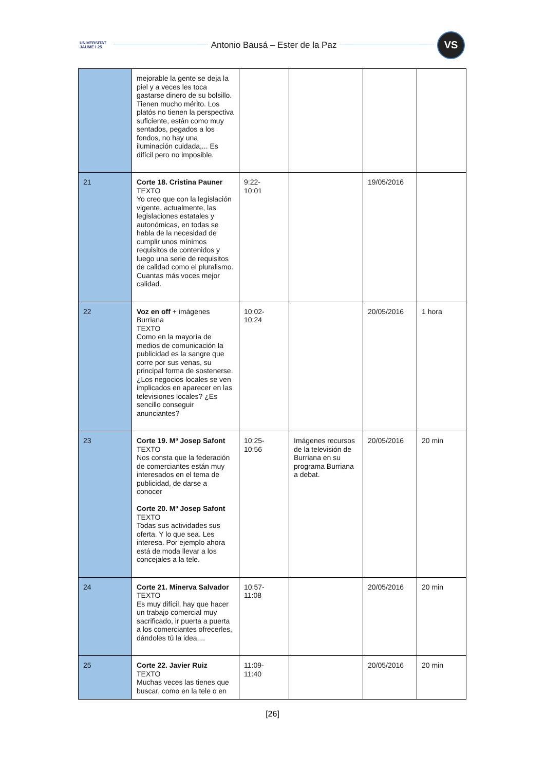UNIVERSITAT
JAUME I 25
Antonio Bausá – Ester de la Paz
VS
| | mejorable la gente se deja la piel y a veces les toca gastarse dinero de su bolsillo. Tienen mucho mérito. Los platós no tienen la perspectiva suficiente, están como muy sentados, pegados a los fondos, no hay una iluminación cuidada,... Es difícil pero no imposible. | | | | |
| 21 | Corte 18. Cristina Pauner TEXTO Yo creo que con la legislación vigente, actualmente, las legislaciones estatales y autonómicas, en todas se habla de la necesidad de cumplir unos mínimos requisitos de contenidos y luego una serie de requisitos de calidad como el pluralismo. Cuantas más voces mejor calidad. | 9:22- 10:01 | | 19/05/2016 | |
| 22 | Voz en off + imágenes Burriana TEXTO Como en la mayoría de medios de comunicación la publicidad es la sangre que corre por sus venas, su principal forma de sostenerse. ¿Los negocios locales se ven implicados en aparecer en las televisiones locales? ¿Es sencillo conseguir anunciantes? | 10:02- 10:24 | | 20/05/2016 | 1 hora |
| 23 | Corte 19. Mª Josep Safont TEXTO Nos consta que la federación de comerciantes están muy interesados en el tema de publicidad, de darse a conocer Corte 20. Mª Josep Safont TEXTO Todas sus actividades sus oferta. Y lo que sea. Les interesa. Por ejemplo ahora está de moda llevar a los concejales a la tele. | 10:25- 10:56 | Imágenes recursos de la televisión de Burriana en su programa Burriana a debat. | 20/05/2016 | 20 min |
| 24 | Corte 21. Minerva Salvador TEXTO Es muy difícil, hay que hacer un trabajo comercial muy sacrificado, ir puerta a puerta a los comerciantes ofrecerles, dándoles tú la idea,... | 10:57- 11:08 | | 20/05/2016 | 20 min |
| 25 | Corte 22. Javier Ruiz TEXTO Muchas veces las tienes que buscar, como en la tele o en | 11:09- 11:40 | | 20/05/2016 | 20 min |
[26]